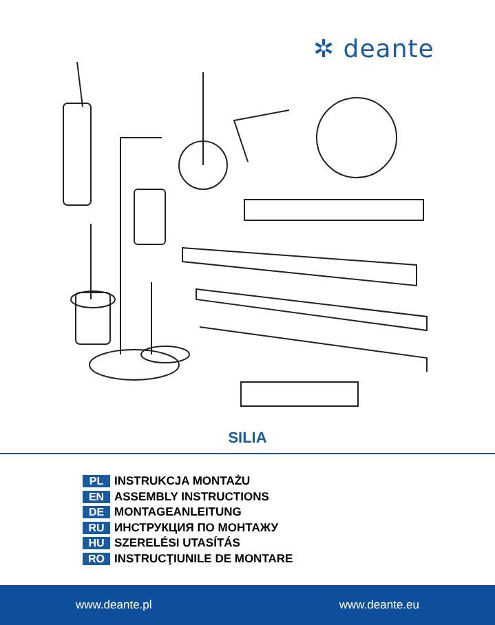✲ deante
SILIA
PL INSTRUKCJA MONTAŻU
EN ASSEMBLY INSTRUCTIONS
DE MONTAGEANLEITUNG
RU ИНСТРУКЦИЯ ПО МОНТАЖУ
HU SZERELÉSI UTASÍTÁS
RO INSTRUCŢIUNILE DE MONTARE
www.deante.pl www.deante.eu